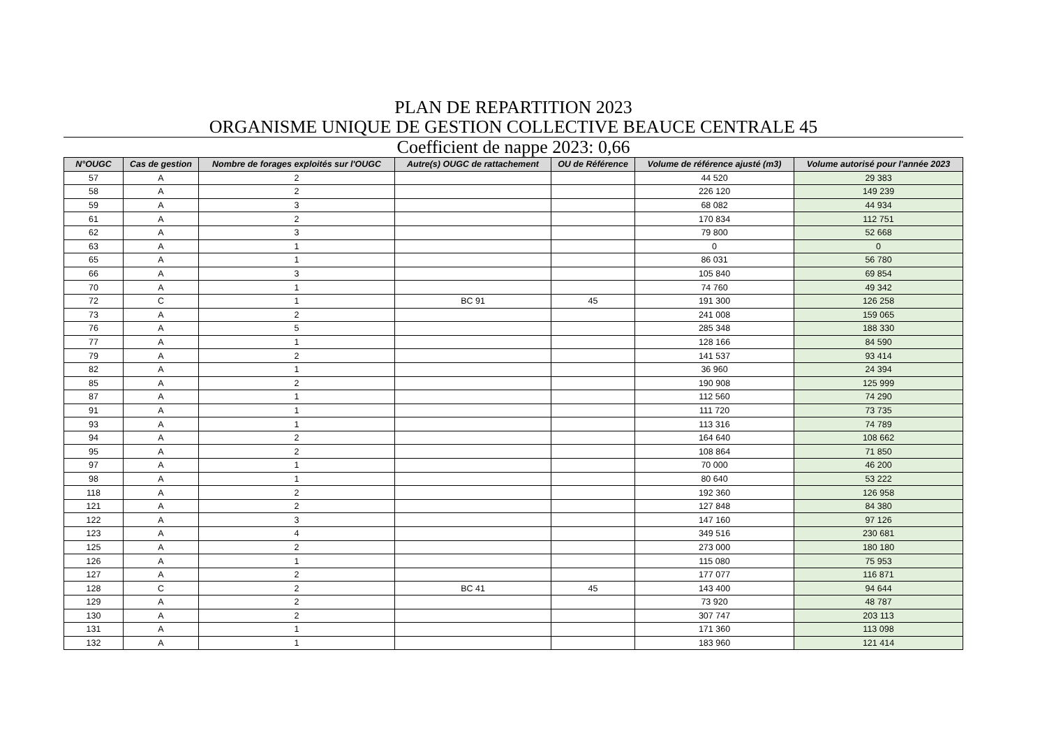PLAN DE REPARTITION 2023
ORGANISME UNIQUE DE GESTION COLLECTIVE BEAUCE CENTRALE 45
Coefficient de nappe 2023: 0,66
| N°OUGC | Cas de gestion | Nombre de forages exploités sur l'OUGC | Autre(s) OUGC de rattachement | OU de Référence | Volume de référence ajusté (m3) | Volume autorisé pour l'année 2023 |
| --- | --- | --- | --- | --- | --- | --- |
| 57 | A | 2 | | | 44 520 | 29 383 |
| 58 | A | 2 | | | 226 120 | 149 239 |
| 59 | A | 3 | | | 68 082 | 44 934 |
| 61 | A | 2 | | | 170 834 | 112 751 |
| 62 | A | 3 | | | 79 800 | 52 668 |
| 63 | A | 1 | | | 0 | 0 |
| 65 | A | 1 | | | 86 031 | 56 780 |
| 66 | A | 3 | | | 105 840 | 69 854 |
| 70 | A | 1 | | | 74 760 | 49 342 |
| 72 | C | 1 | BC 91 | 45 | 191 300 | 126 258 |
| 73 | A | 2 | | | 241 008 | 159 065 |
| 76 | A | 5 | | | 285 348 | 188 330 |
| 77 | A | 1 | | | 128 166 | 84 590 |
| 79 | A | 2 | | | 141 537 | 93 414 |
| 82 | A | 1 | | | 36 960 | 24 394 |
| 85 | A | 2 | | | 190 908 | 125 999 |
| 87 | A | 1 | | | 112 560 | 74 290 |
| 91 | A | 1 | | | 111 720 | 73 735 |
| 93 | A | 1 | | | 113 316 | 74 789 |
| 94 | A | 2 | | | 164 640 | 108 662 |
| 95 | A | 2 | | | 108 864 | 71 850 |
| 97 | A | 1 | | | 70 000 | 46 200 |
| 98 | A | 1 | | | 80 640 | 53 222 |
| 118 | A | 2 | | | 192 360 | 126 958 |
| 121 | A | 2 | | | 127 848 | 84 380 |
| 122 | A | 3 | | | 147 160 | 97 126 |
| 123 | A | 4 | | | 349 516 | 230 681 |
| 125 | A | 2 | | | 273 000 | 180 180 |
| 126 | A | 1 | | | 115 080 | 75 953 |
| 127 | A | 2 | | | 177 077 | 116 871 |
| 128 | C | 2 | BC 41 | 45 | 143 400 | 94 644 |
| 129 | A | 2 | | | 73 920 | 48 787 |
| 130 | A | 2 | | | 307 747 | 203 113 |
| 131 | A | 1 | | | 171 360 | 113 098 |
| 132 | A | 1 | | | 183 960 | 121 414 |